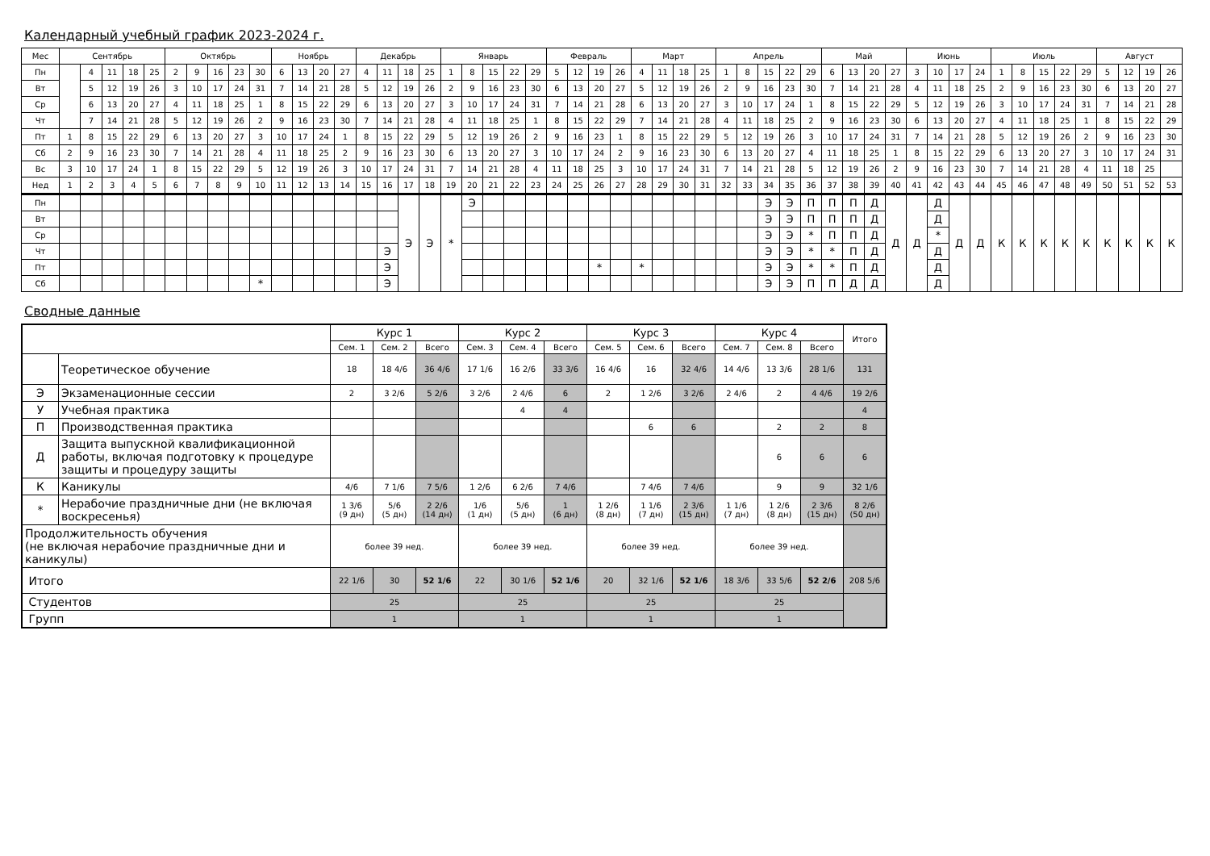Календарный учебный график 2023-2024 г.
| Мес | Сентябрь | | | | | Октябрь | | | | | Ноябрь | | | | Декабрь | | | | Январь | | | | | Февраль | | | | Март | | | | Апрель | | | | | Май | | | | Июнь | | | | Июль | | | | | Август | | | |
| --- | --- | --- | --- | --- | --- | --- | --- | --- | --- | --- | --- | --- | --- | --- | --- | --- | --- | --- | --- | --- | --- | --- | --- | --- | --- | --- | --- | --- | --- | --- | --- | --- | --- | --- | --- | --- | --- | --- | --- | --- | --- | --- | --- | --- | --- | --- | --- | --- | --- | --- | --- | --- | --- |
| Пн | | 4 | 11 | 18 | 25 | 2 | 9 | 16 | 23 | 30 | 6 | 13 | 20 | 27 | 4 | 11 | 18 | 25 | 1 | 8 | 15 | 22 | 29 | 5 | 12 | 19 | 26 | 4 | 11 | 18 | 25 | 1 | 8 | 15 | 22 | 29 | 6 | 13 | 20 | 27 | 3 | 10 | 17 | 24 | 1 | 8 | 15 | 22 | 29 | 5 | 12 | 19 | 26 |
| Вт | | 5 | 12 | 19 | 26 | 3 | 10 | 17 | 24 | 31 | 7 | 14 | 21 | 28 | 5 | 12 | 19 | 26 | 2 | 9 | 16 | 23 | 30 | 6 | 13 | 20 | 27 | 5 | 12 | 19 | 26 | 2 | 9 | 16 | 23 | 30 | 7 | 14 | 21 | 28 | 4 | 11 | 18 | 25 | 2 | 9 | 16 | 23 | 30 | 6 | 13 | 20 | 27 |
| Ср | | 6 | 13 | 20 | 27 | 4 | 11 | 18 | 25 | 1 | 8 | 15 | 22 | 29 | 6 | 13 | 20 | 27 | 3 | 10 | 17 | 24 | 31 | 7 | 14 | 21 | 28 | 6 | 13 | 20 | 27 | 3 | 10 | 17 | 24 | 1 | 8 | 15 | 22 | 29 | 5 | 12 | 19 | 26 | 3 | 10 | 17 | 24 | 31 | 7 | 14 | 21 | 28 |
| Чт | | 7 | 14 | 21 | 28 | 5 | 12 | 19 | 26 | 2 | 9 | 16 | 23 | 30 | 7 | 14 | 21 | 28 | 4 | 11 | 18 | 25 | 1 | 8 | 15 | 22 | 29 | 7 | 14 | 21 | 28 | 4 | 11 | 18 | 25 | 2 | 9 | 16 | 23 | 30 | 6 | 13 | 20 | 27 | 4 | 11 | 18 | 25 | 1 | 8 | 15 | 22 | 29 |
| Пт | 1 | 8 | 15 | 22 | 29 | 6 | 13 | 20 | 27 | 3 | 10 | 17 | 24 | 1 | 8 | 15 | 22 | 29 | 5 | 12 | 19 | 26 | 2 | 9 | 16 | 23 | 1 | 8 | 15 | 22 | 29 | 5 | 12 | 19 | 26 | 3 | 10 | 17 | 24 | 31 | 7 | 14 | 21 | 28 | 5 | 12 | 19 | 26 | 2 | 9 | 16 | 23 | 30 |
| Сб | 2 | 9 | 16 | 23 | 30 | 7 | 14 | 21 | 28 | 4 | 11 | 18 | 25 | 2 | 9 | 16 | 23 | 30 | 6 | 13 | 20 | 27 | 3 | 10 | 17 | 24 | 2 | 9 | 16 | 23 | 30 | 6 | 13 | 20 | 27 | 4 | 11 | 18 | 25 | 1 | 8 | 15 | 22 | 29 | 6 | 13 | 20 | 27 | 3 | 10 | 17 | 24 | 31 |
| Вс | 3 | 10 | 17 | 24 | 1 | 8 | 15 | 22 | 29 | 5 | 12 | 19 | 26 | 3 | 10 | 17 | 24 | 31 | 7 | 14 | 21 | 28 | 4 | 11 | 18 | 25 | 3 | 10 | 17 | 24 | 31 | 7 | 14 | 21 | 28 | 5 | 12 | 19 | 26 | 2 | 9 | 16 | 23 | 30 | 7 | 14 | 21 | 28 | 4 | 11 | 18 | 25 | |
| Нед | 1 | 2 | 3 | 4 | 5 | 6 | 7 | 8 | 9 | 10 | 11 | 12 | 13 | 14 | 15 | 16 | 17 | 18 | 19 | 20 | 21 | 22 | 23 | 24 | 25 | 26 | 27 | 28 | 29 | 30 | 31 | 32 | 33 | 34 | 35 | 36 | 37 | 38 | 39 | 40 | 41 | 42 | 43 | 44 | 45 | 46 | 47 | 48 | 49 | 50 | 51 | 52 | 53 |
| Пн | | | | | | | | | | | | | | | | | Э | Э | * | Э | | | | | | | | | | | | | | Э | Э | П | П | П | Д | Д | Д | Д | Д | Д | К | К | К | К | К | К | К | К | К |
| Вт | | | | | | | | | | | | | | | | | | | | | | | | | | | | | | | | | | Э | Э | П | П | П | Д | | | Д | | | | | | | | | | | |
| Ср | | | | | | | | | | | | | | | | | | | | | | | | | | | | | | | | | | Э | Э | * | П | П | Д | | | * | | | | | | | | | | | |
| Чт | | | | | | | | | | | | | | | | Э | | | | | | | | | | | | | | | | | | Э | Э | * | * | П | Д | | | Д | | | | | | | | | | | |
| Пт | | | | | | | | | | | | | | | | Э | | | | | | | | | | * | | * | | | | | | Э | Э | * | * | П | Д | | | Д | | | | | | | | | | | |
| Сб | | | | | | | | | | * | | | | | | Э | | | | | | | | | | | | | | | | | | Э | Э | П | П | Д | Д | | | Д | | | | | | | | | | | |
Сводные данные
| | | Курс 1 | | | Курс 2 | | | Курс 3 | | | Курс 4 | | | Итого |
| --- | --- | --- | --- | --- | --- | --- | --- | --- | --- | --- | --- | --- | --- | --- |
| | | Сем. 1 | Сем. 2 | Всего | Сем. 3 | Сем. 4 | Всего | Сем. 5 | Сем. 6 | Всего | Сем. 7 | Сем. 8 | Всего | |
| | Теоретическое обучение | 18 | 18 4/6 | 36 4/6 | 17 1/6 | 16 2/6 | 33 3/6 | 16 4/6 | 16 | 32 4/6 | 14 4/6 | 13 3/6 | 28 1/6 | 131 |
| Э | Экзаменационные сессии | 2 | 3 2/6 | 5 2/6 | 3 2/6 | 2 4/6 | 6 | 2 | 1 2/6 | 3 2/6 | 2 4/6 | 2 | 4 4/6 | 19 2/6 |
| У | Учебная практика | | | | | 4 | 4 | | | | | | | 4 |
| П | Производственная практика | | | | | | | | 6 | 6 | | 2 | 2 | 8 |
| Д | Защита выпускной квалификационной работы, включая подготовку к процедуре защиты и процедуру защиты | | | | | | | | | | | 6 | 6 | 6 |
| К | Каникулы | 4/6 | 7 1/6 | 7 5/6 | 1 2/6 | 6 2/6 | 7 4/6 | | 7 4/6 | 7 4/6 | | 9 | 9 | 32 1/6 |
| * | Нерабочие праздничные дни (не включая воскресенья) | 1 3/6 (9 дн) | 5/6 (5 дн) | 2 2/6 (14 дн) | 1/6 (1 дн) | 5/6 (5 дн) | 1 (6 дн) | 1 2/6 (8 дн) | 1 1/6 (7 дн) | 2 3/6 (15 дн) | 1 1/6 (7 дн) | 1 2/6 (8 дн) | 2 3/6 (15 дн) | 8 2/6 (50 дн) |
| Продолжительность обучения (не включая нерабочие праздничные дни и каникулы) | | более 39 нед. | | | более 39 нед. | | | более 39 нед. | | | более 39 нед. | | | |
| Итого | | 22 1/6 | 30 | 52 1/6 | 22 | 30 1/6 | 52 1/6 | 20 | 32 1/6 | 52 1/6 | 18 3/6 | 33 5/6 | 52 2/6 | 208 5/6 |
| Студентов | | 25 | | | 25 | | | 25 | | | 25 | | | |
| Групп | | 1 | | | 1 | | | 1 | | | 1 | | | |